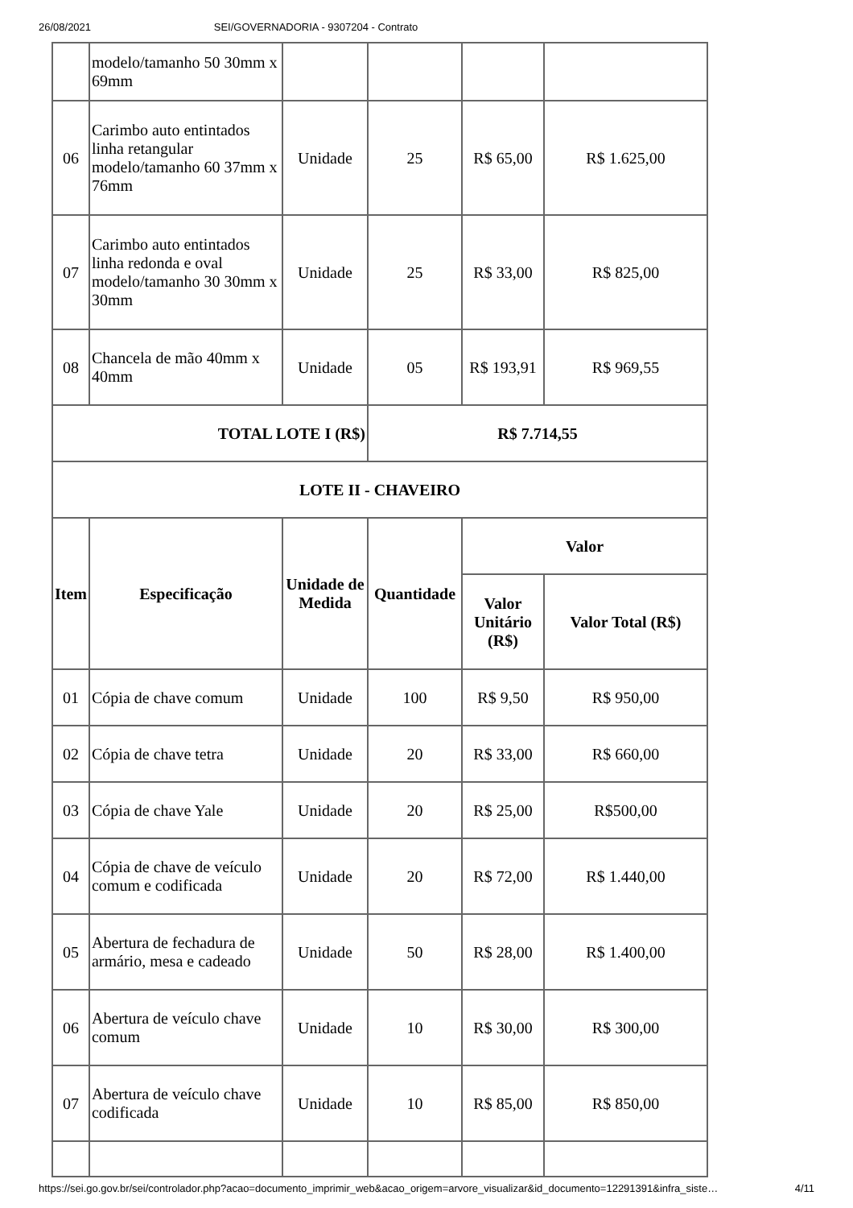26/08/2021 SEI/GOVERNADORIA - 9307204 - Contrato
| | modelo/tamanho 50 30mm x 69mm | | | | |
| 06 | Carimbo auto entintados linha retangular modelo/tamanho 60 37mm x 76mm | Unidade | 25 | R$ 65,00 | R$ 1.625,00 |
| 07 | Carimbo auto entintados linha redonda e oval modelo/tamanho 30 30mm x 30mm | Unidade | 25 | R$ 33,00 | R$ 825,00 |
| 08 | Chancela de mão 40mm x 40mm | Unidade | 05 | R$ 193,91 | R$ 969,55 |
| TOTAL LOTE I (R$) | | | R$ 7.714,55 | | |
| LOTE II - CHAVEIRO | | | | | |
| Item | Especificação | Unidade de Medida | Quantidade | Valor | |
| | | | | Valor Unitário (R$) | Valor Total (R$) |
| 01 | Cópia de chave comum | Unidade | 100 | R$ 9,50 | R$ 950,00 |
| 02 | Cópia de chave tetra | Unidade | 20 | R$ 33,00 | R$ 660,00 |
| 03 | Cópia de chave Yale | Unidade | 20 | R$ 25,00 | R$500,00 |
| 04 | Cópia de chave de veículo comum e codificada | Unidade | 20 | R$ 72,00 | R$ 1.440,00 |
| 05 | Abertura de fechadura de armário, mesa e cadeado | Unidade | 50 | R$ 28,00 | R$ 1.400,00 |
| 06 | Abertura de veículo chave comum | Unidade | 10 | R$ 30,00 | R$ 300,00 |
| 07 | Abertura de veículo chave codificada | Unidade | 10 | R$ 85,00 | R$ 850,00 |
https://sei.go.gov.br/sei/controlador.php?acao=documento_imprimir_web&acao_origem=arvore_visualizar&id_documento=12291391&infra_siste… 4/11